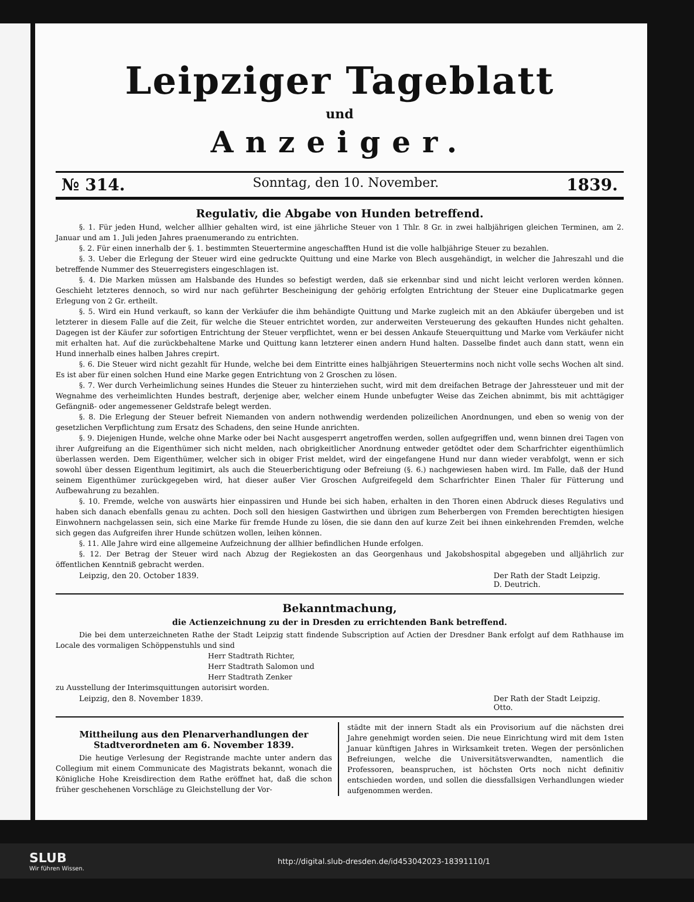Leipziger Tageblatt
und
Anzeiger.
№ 314. Sonntag, den 10. November. 1839.
Regulativ, die Abgabe von Hunden betreffend.
§. 1. Für jeden Hund, welcher allhier gehalten wird, ist eine jährliche Steuer von 1 Thlr. 8 Gr. in zwei halbjährigen gleichen Terminen, am 2. Januar und am 1. Juli jeden Jahres praenumerando zu entrichten.
§. 2. Für einen innerhalb der §. 1. bestimmten Steuertermine angeschafften Hund ist die volle halbjährige Steuer zu bezahlen.
§. 3. Ueber die Erlegung der Steuer wird eine gedruckte Quittung und eine Marke von Blech ausgehändigt, in welcher die Jahreszahl und die betreffende Nummer des Steuerregisters eingeschlagen ist.
§. 4. Die Marken müssen am Halsbande des Hundes so befestigt werden, daß sie erkennbar sind und nicht leicht verloren werden können. Geschieht letzteres dennoch, so wird nur nach geführter Bescheinigung der gehörig erfolgten Entrichtung der Steuer eine Duplicatmarke gegen Erlegung von 2 Gr. ertheilt.
§. 5. Wird ein Hund verkauft, so kann der Verkäufer die ihm behändigte Quittung und Marke zugleich mit an den Abkäufer übergeben und ist letzterer in diesem Falle auf die Zeit, für welche die Steuer entrichtet worden, zur anderweiten Versteuerung des gekauften Hundes nicht gehalten. Dagegen ist der Käufer zur sofortigen Entrichtung der Steuer verpflichtet, wenn er bei dessen Ankaufe Steuerquittung und Marke vom Verkäufer nicht mit erhalten hat. Auf die zurückbehaltene Marke und Quittung kann letzterer einen andern Hund halten. Dasselbe findet auch dann statt, wenn ein Hund innerhalb eines halben Jahres crepirt.
§. 6. Die Steuer wird nicht gezahlt für Hunde, welche bei dem Eintritte eines halbjährigen Steuertermins noch nicht volle sechs Wochen alt sind. Es ist aber für einen solchen Hund eine Marke gegen Entrichtung von 2 Groschen zu lösen.
§. 7. Wer durch Verheimlichung seines Hundes die Steuer zu hinterziehen sucht, wird mit dem dreifachen Betrage der Jahressteuer und mit der Wegnahme des verheimlichten Hundes bestraft, derjenige aber, welcher einem Hunde unbefugter Weise das Zeichen abnimmt, bis mit achttägiger Gefängniß- oder angemessener Geldstrafe belegt werden.
§. 8. Die Erlegung der Steuer befreit Niemanden von andern nothwendig werdenden polizeilichen Anordnungen, und eben so wenig von der gesetzlichen Verpflichtung zum Ersatz des Schadens, den seine Hunde anrichten.
§. 9. Diejenigen Hunde, welche ohne Marke oder bei Nacht ausgesperrt angetroffen werden, sollen aufgegriffen und, wenn binnen drei Tagen von ihrer Aufgreifung an die Eigenthümer sich nicht melden, nach obrigkeitlicher Anordnung entweder getödtet oder dem Scharfrichter eigenthümlich überlassen werden. Dem Eigenthümer, welcher sich in obiger Frist meldet, wird der eingefangene Hund nur dann wieder verabfolgt, wenn er sich sowohl über dessen Eigenthum legitimirt, als auch die Steuerberichtigung oder Befreiung (§. 6.) nachgewiesen haben wird. Im Falle, daß der Hund seinem Eigenthümer zurückgegeben wird, hat dieser außer Vier Groschen Aufgreifegeld dem Scharfrichter Einen Thaler für Fütterung und Aufbewahrung zu bezahlen.
§. 10. Fremde, welche von auswärts hier einpassiren und Hunde bei sich haben, erhalten in den Thoren einen Abdruck dieses Regulativs und haben sich danach ebenfalls genau zu achten. Doch soll den hiesigen Gastwirthen und übrigen zum Beherbergen von Fremden berechtigten hiesigen Einwohnern nachgelassen sein, sich eine Marke für fremde Hunde zu lösen, die sie dann den auf kurze Zeit bei ihnen einkehrenden Fremden, welche sich gegen das Aufgreifen ihrer Hunde schützen wollen, leihen können.
§. 11. Alle Jahre wird eine allgemeine Aufzeichnung der allhier befindlichen Hunde erfolgen.
§. 12. Der Betrag der Steuer wird nach Abzug der Regiekosten an das Georgenhaus und Jakobshospital abgegeben und alljährlich zur öffentlichen Kenntniß gebracht werden.
Leipzig, den 20. October 1839. Der Rath der Stadt Leipzig.
D. Deutrich.
Bekanntmachung,
die Actienzeichnung zu der in Dresden zu errichtenden Bank betreffend.
Die bei dem unterzeichneten Rathe der Stadt Leipzig statt findende Subscription auf Actien der Dresdner Bank erfolgt auf dem Rathhause im Locale des vormaligen Schöppenstuhls und sind
Herr Stadtrath Richter,
Herr Stadtrath Salomon und
Herr Stadtrath Zenker
zu Ausstellung der Interimsquittungen autorisirt worden.
Leipzig, den 8. November 1839. Der Rath der Stadt Leipzig.
Otto.
Mittheilung aus den Plenarverhandlungen der Stadtverordneten am 6. November 1839.
Die heutige Verlesung der Registrande machte unter andern das Collegium mit einem Communicate des Magistrats bekannt, wonach die Königliche Hohe Kreisdirection dem Rathe eröffnet hat, daß die schon früher geschehenen Vorschläge zu Gleichstellung der Vor-
städte mit der innern Stadt als ein Provisorium auf die nächsten drei Jahre genehmigt worden seien. Die neue Einrichtung wird mit dem 1sten Januar künftigen Jahres in Wirksamkeit treten. Wegen der persönlichen Befreiungen, welche die Universitätsverwandten, namentlich die Professoren, beanspruchen, ist höchsten Orts noch nicht definitiv entschieden worden, und sollen die diessfallsigen Verhandlungen wieder aufgenommen werden.
SLUB
Wir führen Wissen.
http://digital.slub-dresden.de/id453042023-18391110/1